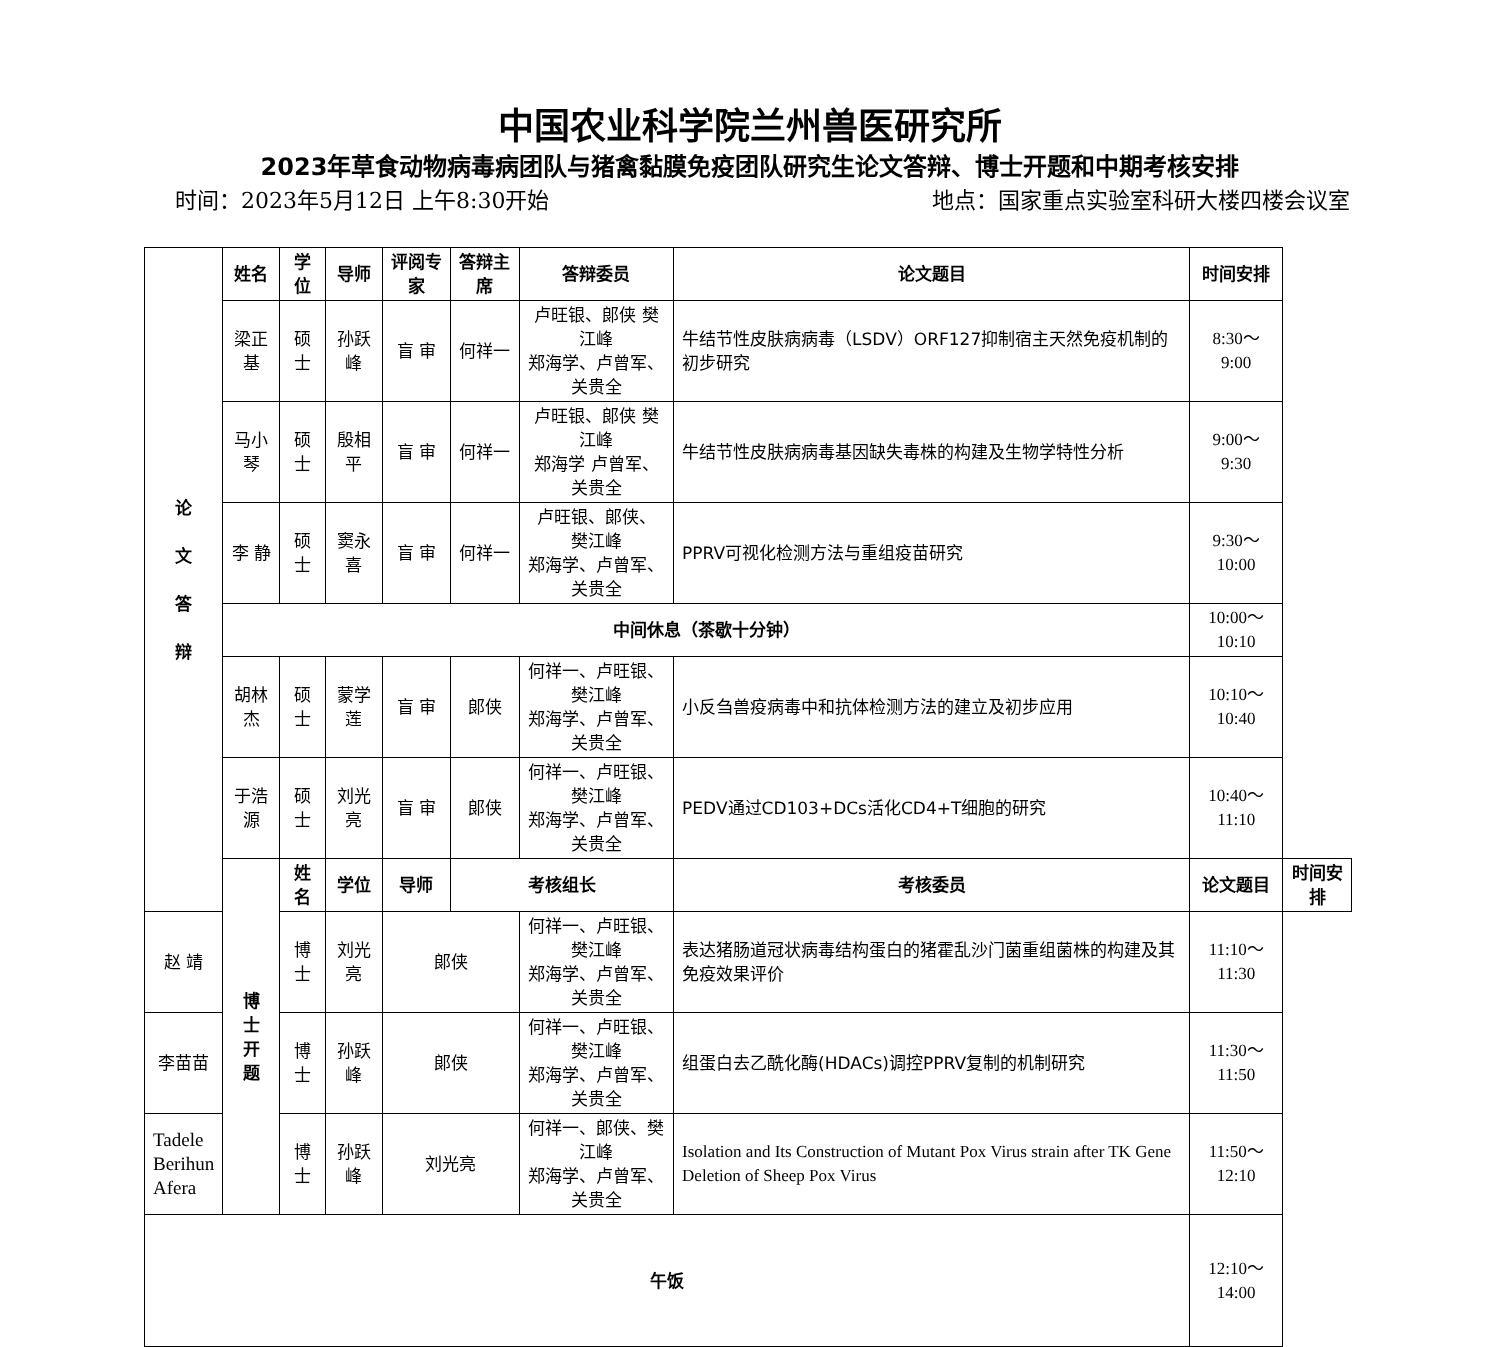中国农业科学院兰州兽医研究所
2023年草食动物病毒病团队与猪禽黏膜免疫团队研究生论文答辩、博士开题和中期考核安排
时间：2023年5月12日 上午8:30开始 地点：国家重点实验室科研大楼四楼会议室
| 论 文 答 辩 | 姓名 | 学位 | 导师 | 评阅专家 | 答辩主席 | 答辩委员 | 论文题目 | 时间安排 | |
| --- | --- | --- | --- | --- | --- | --- | --- | --- | --- |
| | 梁正基 | 硕士 | 孙跃峰 | 盲 审 | 何祥一 | 卢旺银、郎侠 樊江峰 郑海学、卢曾军、关贵全 | 牛结节性皮肤病病毒（LSDV）ORF127抑制宿主天然免疫机制的初步研究 | 8:30～9:00 | |
| | 马小琴 | 硕士 | 殷相平 | 盲 审 | 何祥一 | 卢旺银、郎侠 樊江峰 郑海学 卢曾军、关贵全 | 牛结节性皮肤病病毒基因缺失毒株的构建及生物学特性分析 | 9:00～9:30 | |
| | 李 静 | 硕士 | 窦永喜 | 盲 审 | 何祥一 | 卢旺银、郎侠、 樊江峰 郑海学、卢曾军、关贵全 | PPRV可视化检测方法与重组疫苗研究 | 9:30～10:00 | |
| | 中间休息（茶歇十分钟） | | | | | | | 10:00～10:10 | |
| | 胡林杰 | 硕士 | 蒙学莲 | 盲 审 | 郎侠 | 何祥一、卢旺银、樊江峰 郑海学、卢曾军、关贵全 | 小反刍兽疫病毒中和抗体检测方法的建立及初步应用 | 10:10～10:40 | |
| | 于浩源 | 硕士 | 刘光亮 | 盲 审 | 郎侠 | 何祥一、卢旺银、樊江峰 郑海学、卢曾军、关贵全 | PEDV通过CD103+DCs活化CD4+T细胞的研究 | 10:40～11:10 | |
| | 博 士 开 题 | 姓名 | 学位 | 导师 | 考核组长 | | 考核委员 | 论文题目 | 时间安排 |
| 赵 靖 | | 博士 | 刘光亮 | 郎侠 | | 何祥一、卢旺银、樊江峰 郑海学、卢曾军、关贵全 | 表达猪肠道冠状病毒结构蛋白的猪霍乱沙门菌重组菌株的构建及其免疫效果评价 | 11:10～11:30 | |
| 李苗苗 | | 博士 | 孙跃峰 | 郎侠 | | 何祥一、卢旺银、樊江峰 郑海学、卢曾军、关贵全 | 组蛋白去乙酰化酶(HDACs)调控PPRV复制的机制研究 | 11:30～11:50 | |
| Tadele Berihun Afera | | 博士 | 孙跃峰 | 刘光亮 | | 何祥一、郎侠、樊江峰 郑海学、卢曾军、关贵全 | Isolation and Its Construction of Mutant Pox Virus strain after TK Gene Deletion of Sheep Pox Virus | 11:50～12:10 | |
| 午饭 | | | | | | | | 12:10～14:00 | |